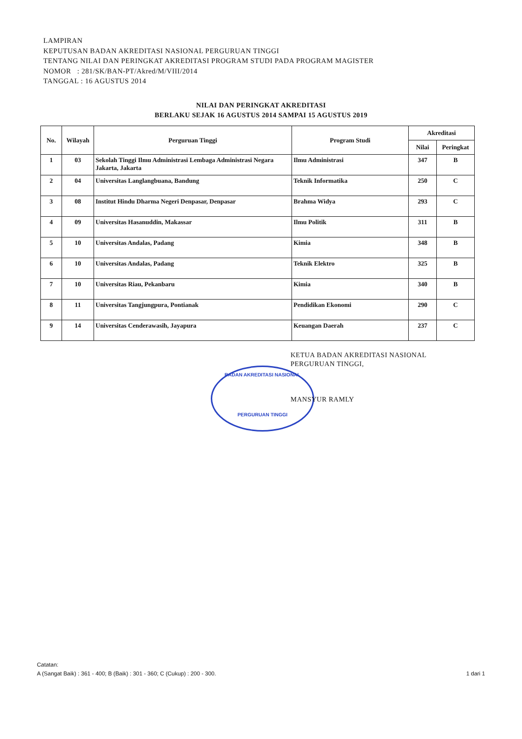LAMPIRAN
KEPUTUSAN BADAN AKREDITASI NASIONAL PERGURUAN TINGGI
TENTANG NILAI DAN PERINGKAT AKREDITASI PROGRAM STUDI PADA PROGRAM MAGISTER
NOMOR : 281/SK/BAN-PT/Akred/M/VIII/2014
TANGGAL : 16 AGUSTUS 2014
NILAI DAN PERINGKAT AKREDITASI
BERLAKU SEJAK 16 AGUSTUS 2014 SAMPAI 15 AGUSTUS 2019
| No. | Wilayah | Perguruan Tinggi | Program Studi | Akreditasi | |
| --- | --- | --- | --- | --- | --- |
| | | | | Nilai | Peringkat |
| 1 | 03 | Sekolah Tinggi Ilmu Administrasi Lembaga Administrasi Negara Jakarta, Jakarta | Ilmu Administrasi | 347 | B |
| 2 | 04 | Universitas Langlangbuana, Bandung | Teknik Informatika | 250 | C |
| 3 | 08 | Institut Hindu Dharma Negeri Denpasar, Denpasar | Brahma Widya | 293 | C |
| 4 | 09 | Universitas Hasanuddin, Makassar | Ilmu Politik | 311 | B |
| 5 | 10 | Universitas Andalas, Padang | Kimia | 348 | B |
| 6 | 10 | Universitas Andalas, Padang | Teknik Elektro | 325 | B |
| 7 | 10 | Universitas Riau, Pekanbaru | Kimia | 340 | B |
| 8 | 11 | Universitas Tangjungpura, Pontianak | Pendidikan Ekonomi | 290 | C |
| 9 | 14 | Universitas Cenderawasih, Jayapura | Keuangan Daerah | 237 | C |
BADAN AKREDITASI NASIONAL
PERGURUAN TINGGI
KETUA BADAN AKREDITASI NASIONAL
PERGURUAN TINGGI,
MANSYUR RAMLY
Catatan:
A (Sangat Baik) : 361 - 400; B (Baik) : 301 - 360; C (Cukup) : 200 - 300. 1 dari 1